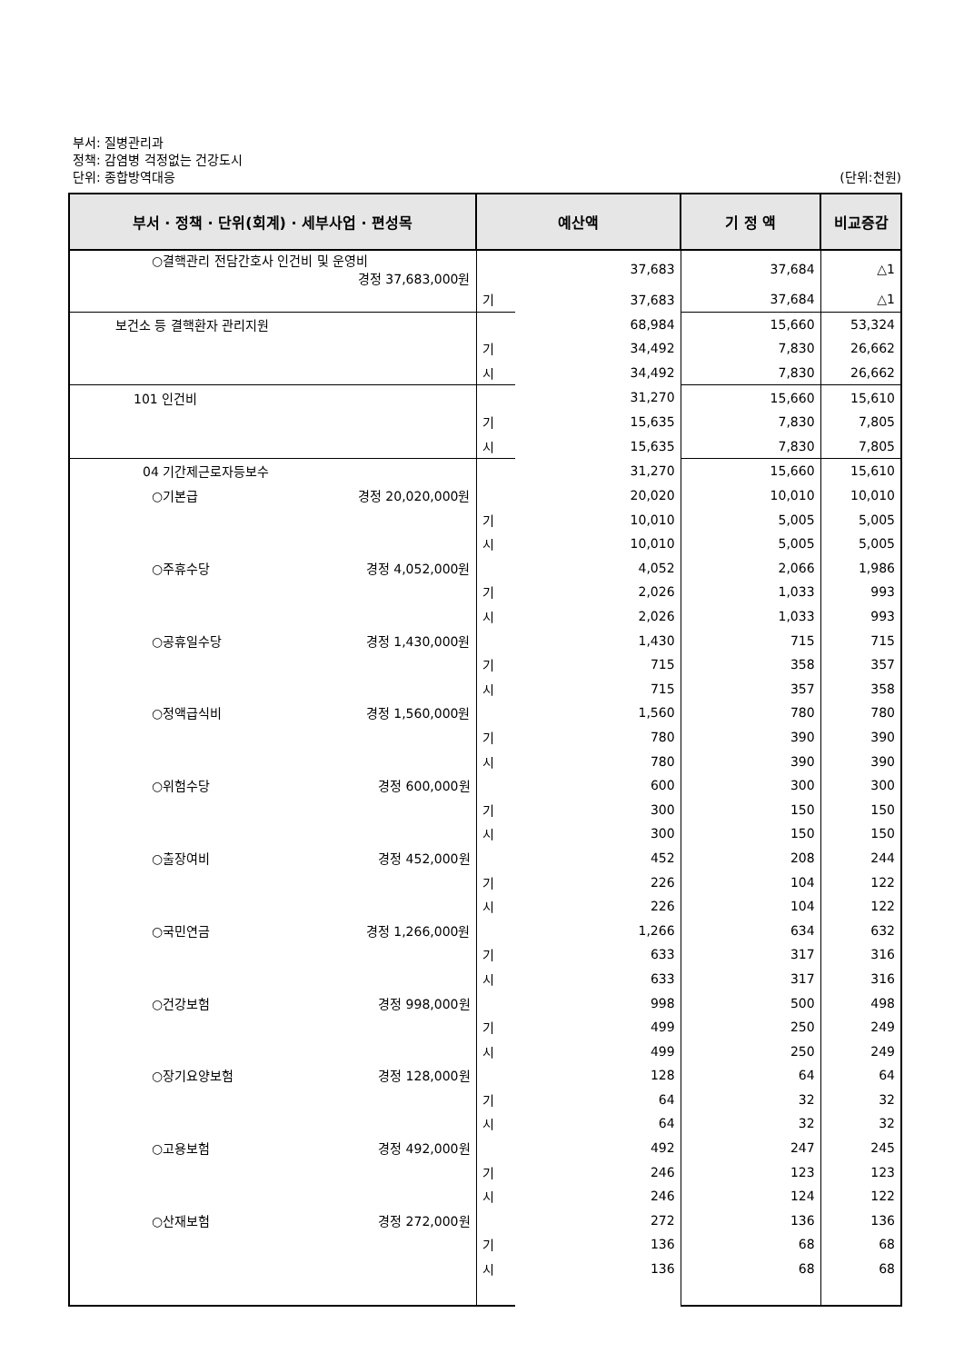부서: 질병관리과
정책: 감염병 걱정없는 건강도시
단위: 종합방역대응 (단위:천원)
| 부서 · 정책 · 단위(회계) · 세부사업 · 편성목 | 예산액 | | 기 정 액 | 비교증감 |
| --- | --- | --- | --- | --- |
| ○결핵관리 전담간호사 인건비 및 운영비 경정 37,683,000원 | | 37,683 | 37,684 | △1 |
| | 기 | 37,683 | 37,684 | △1 |
| 보건소 등 결핵환자 관리지원 | | 68,984 | 15,660 | 53,324 |
| | 기 | 34,492 | 7,830 | 26,662 |
| | 시 | 34,492 | 7,830 | 26,662 |
| 101 인건비 | | 31,270 | 15,660 | 15,610 |
| | 기 | 15,635 | 7,830 | 7,805 |
| | 시 | 15,635 | 7,830 | 7,805 |
| 04 기간제근로자등보수 | | 31,270 | 15,660 | 15,610 |
| ○기본급 경정 20,020,000원 | | 20,020 | 10,010 | 10,010 |
| | 기 | 10,010 | 5,005 | 5,005 |
| | 시 | 10,010 | 5,005 | 5,005 |
| ○주휴수당 경정 4,052,000원 | | 4,052 | 2,066 | 1,986 |
| | 기 | 2,026 | 1,033 | 993 |
| | 시 | 2,026 | 1,033 | 993 |
| ○공휴일수당 경정 1,430,000원 | | 1,430 | 715 | 715 |
| | 기 | 715 | 358 | 357 |
| | 시 | 715 | 357 | 358 |
| ○정액급식비 경정 1,560,000원 | | 1,560 | 780 | 780 |
| | 기 | 780 | 390 | 390 |
| | 시 | 780 | 390 | 390 |
| ○위험수당 경정 600,000원 | | 600 | 300 | 300 |
| | 기 | 300 | 150 | 150 |
| | 시 | 300 | 150 | 150 |
| ○출장여비 경정 452,000원 | | 452 | 208 | 244 |
| | 기 | 226 | 104 | 122 |
| | 시 | 226 | 104 | 122 |
| ○국민연금 경정 1,266,000원 | | 1,266 | 634 | 632 |
| | 기 | 633 | 317 | 316 |
| | 시 | 633 | 317 | 316 |
| ○건강보험 경정 998,000원 | | 998 | 500 | 498 |
| | 기 | 499 | 250 | 249 |
| | 시 | 499 | 250 | 249 |
| ○장기요양보험 경정 128,000원 | | 128 | 64 | 64 |
| | 기 | 64 | 32 | 32 |
| | 시 | 64 | 32 | 32 |
| ○고용보험 경정 492,000원 | | 492 | 247 | 245 |
| | 기 | 246 | 123 | 123 |
| | 시 | 246 | 124 | 122 |
| ○산재보험 경정 272,000원 | | 272 | 136 | 136 |
| | 기 | 136 | 68 | 68 |
| | 시 | 136 | 68 | 68 |